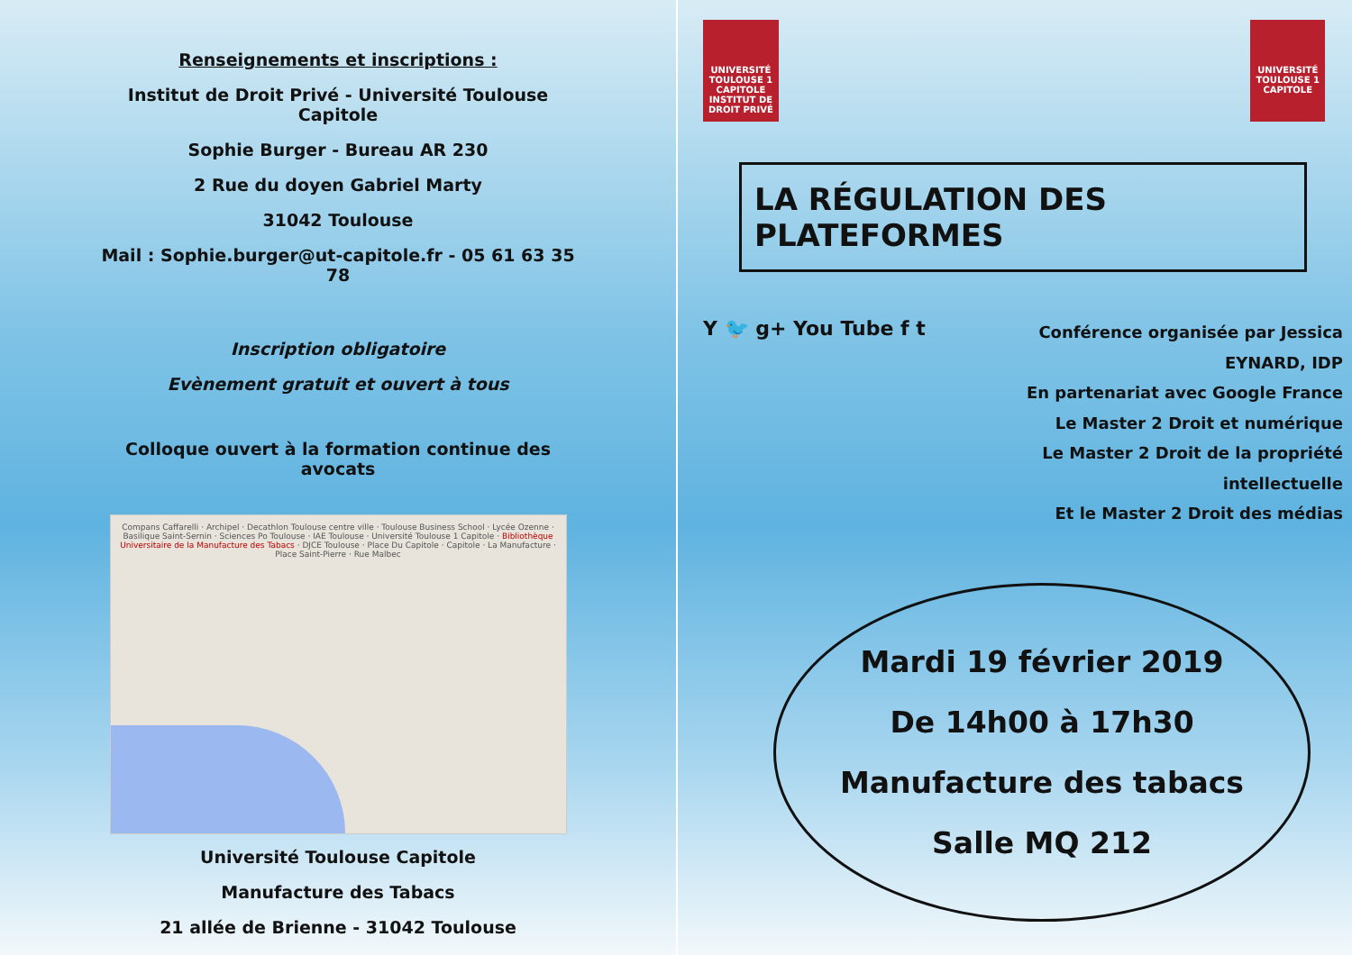Renseignements et inscriptions :
Institut de Droit Privé - Université Toulouse Capitole
Sophie Burger - Bureau AR 230
2 Rue du doyen Gabriel Marty
31042 Toulouse
Mail : Sophie.burger@ut-capitole.fr - 05 61 63 35 78
Inscription obligatoire
Evènement gratuit et ouvert à tous
Colloque ouvert à la formation continue des avocats
Compans Caffarelli · Archipel · Decathlon Toulouse centre ville · Toulouse Business School · Lycée Ozenne · Basilique Saint-Sernin · Sciences Po Toulouse · IAE Toulouse · Université Toulouse 1 Capitole · Bibliothèque Universitaire de la Manufacture des Tabacs · DJCE Toulouse · Place Du Capitole · Capitole · La Manufacture · Place Saint-Pierre · Rue Malbec
Université Toulouse Capitole
Manufacture des Tabacs
21 allée de Brienne - 31042 Toulouse
UNIVERSITÉ
TOULOUSE 1
CAPITOLE
INSTITUT DE
DROIT PRIVÉ
UNIVERSITÉ
TOULOUSE 1
CAPITOLE
LA RÉGULATION DES PLATEFORMES
Y 🐦 g+ You Tube f t
Conférence organisée par Jessica EYNARD, IDP
En partenariat avec Google France
Le Master 2 Droit et numérique
Le Master 2 Droit de la propriété intellectuelle
Et le Master 2 Droit des médias
Mardi 19 février 2019
De 14h00 à 17h30
Manufacture des tabacs
Salle MQ 212